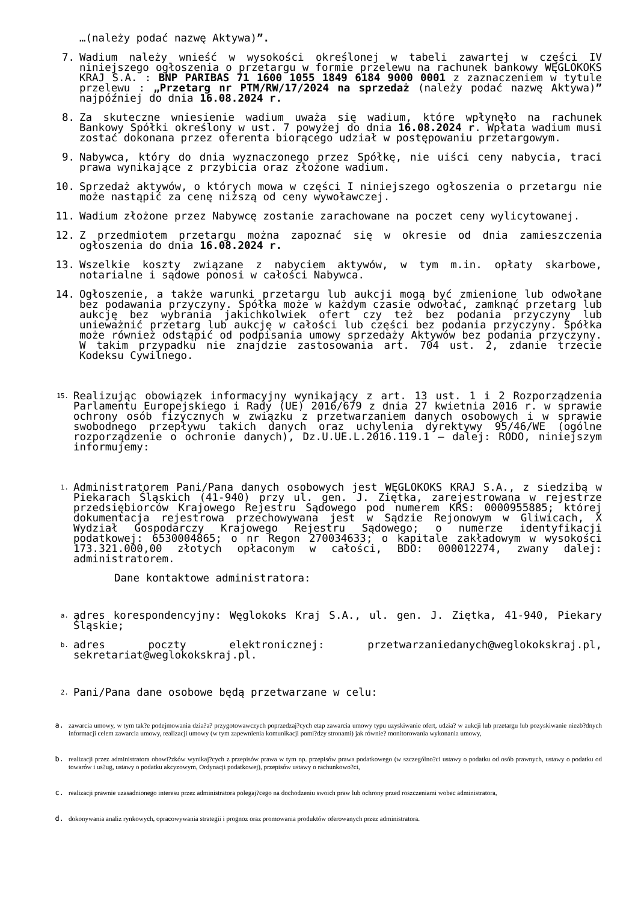…(należy podać nazwę Aktywa)”.
7. Wadium należy wnieść w wysokości określonej w tabeli zawartej w części IV niniejszego ogłoszenia o przetargu w formie przelewu na rachunek bankowy WĘGLOKOKS KRAJ S.A. : BNP PARIBAS 71 1600 1055 1849 6184 9000 0001 z zaznaczeniem w tytule przelewu : „Przetarg nr PTM/RW/17/2024 na sprzedaż (należy podać nazwę Aktywa)” najpóźniej do dnia 16.08.2024 r.
8. Za skuteczne wniesienie wadium uważa się wadium, które wpłynęło na rachunek Bankowy Spółki określony w ust. 7 powyżej do dnia 16.08.2024 r. Wpłata wadium musi zostać dokonana przez oferenta biorącego udział w postępowaniu przetargowym.
9. Nabywca, który do dnia wyznaczonego przez Spółkę, nie uiści ceny nabycia, traci prawa wynikające z przybicia oraz złożone wadium.
10. Sprzedaż aktywów, o których mowa w części I niniejszego ogłoszenia o przetargu nie może nastąpić za cenę niższą od ceny wywoławczej.
11. Wadium złożone przez Nabywcę zostanie zarachowane na poczet ceny wylicytowanej.
12. Z przedmiotem przetargu można zapoznać się w okresie od dnia zamieszczenia ogłoszenia do dnia 16.08.2024 r.
13. Wszelkie koszty związane z nabyciem aktywów, w tym m.in. opłaty skarbowe, notarialne i sądowe ponosi w całości Nabywca.
14. Ogłoszenie, a także warunki przetargu lub aukcji mogą być zmienione lub odwołane bez podawania przyczyny. Spółka może w każdym czasie odwołać, zamknąć przetarg lub aukcję bez wybrania jakichkolwiek ofert czy też bez podania przyczyny lub unieważnić przetarg lub aukcję w całości lub części bez podania przyczyny. Spółka może również odstąpić od podpisania umowy sprzedaży Aktywów bez podania przyczyny. W takim przypadku nie znajdzie zastosowania art. 704 ust. 2, zdanie trzecie Kodeksu Cywilnego.
15.
Realizując obowiązek informacyjny wynikający z art. 13 ust. 1 i 2 Rozporządzenia Parlamentu Europejskiego i Rady (UE) 2016/679 z dnia 27 kwietnia 2016 r. w sprawie ochrony osób fizycznych w związku z przetwarzaniem danych osobowych i w sprawie swobodnego przepływu takich danych oraz uchylenia dyrektywy 95/46/WE (ogólne rozporządzenie o ochronie danych), Dz.U.UE.L.2016.119.1 – dalej: RODO, niniejszym informujemy:
1.
Administratorem Pani/Pana danych osobowych jest WĘGLOKOKS KRAJ S.A., z siedzibą w Piekarach Śląskich (41-940) przy ul. gen. J. Ziętka, zarejestrowana w rejestrze przedsiębiorców Krajowego Rejestru Sądowego pod numerem KRS: 0000955885; której dokumentacja rejestrowa przechowywana jest w Sądzie Rejonowym w Gliwicach, X Wydział Gospodarczy Krajowego Rejestru Sądowego; o numerze identyfikacji podatkowej: 6530004865; o nr Regon 270034633; o kapitale zakładowym w wysokości 173.321.000,00 złotych opłaconym w całości, BDO: 000012274, zwany dalej: administratorem.
Dane kontaktowe administratora:
a.
adres korespondencyjny: Węglokoks Kraj S.A., ul. gen. J. Ziętka, 41-940, Piekary Śląskie;
b.
adres poczty elektronicznej: przetwarzaniedanych@weglokokskraj.pl, sekretariat@weglokokskraj.pl.
2.
Pani/Pana dane osobowe będą przetwarzane w celu:
a. zawarcia umowy, w tym tak?e podejmowania dzia?a? przygotowawczych poprzedzaj?cych etap zawarcia umowy typu uzyskiwanie ofert, udzia? w aukcji lub przetargu lub pozyskiwanie niezb?dnych informacji celem zawarcia umowy, realizacji umowy (w tym zapewnienia komunikacji pomi?dzy stronami) jak równie? monitorowania wykonania umowy,
b. realizacji przez administratora obowi?zków wynikaj?cych z przepisów prawa w tym np. przepisów prawa podatkowego (w szczególno?ci ustawy o podatku od osób prawnych, ustawy o podatku od towarów i us?ug, ustawy o podatku akcyzowym, Ordynacji podatkowej), przepisów ustawy o rachunkowo?ci,
c. realizacji prawnie uzasadnionego interesu przez administratora polegaj?cego na dochodzeniu swoich praw lub ochrony przed roszczeniami wobec administratora,
d. dokonywania analiz rynkowych, opracowywania strategii i prognoz oraz promowania produktów oferowanych przez administratora.